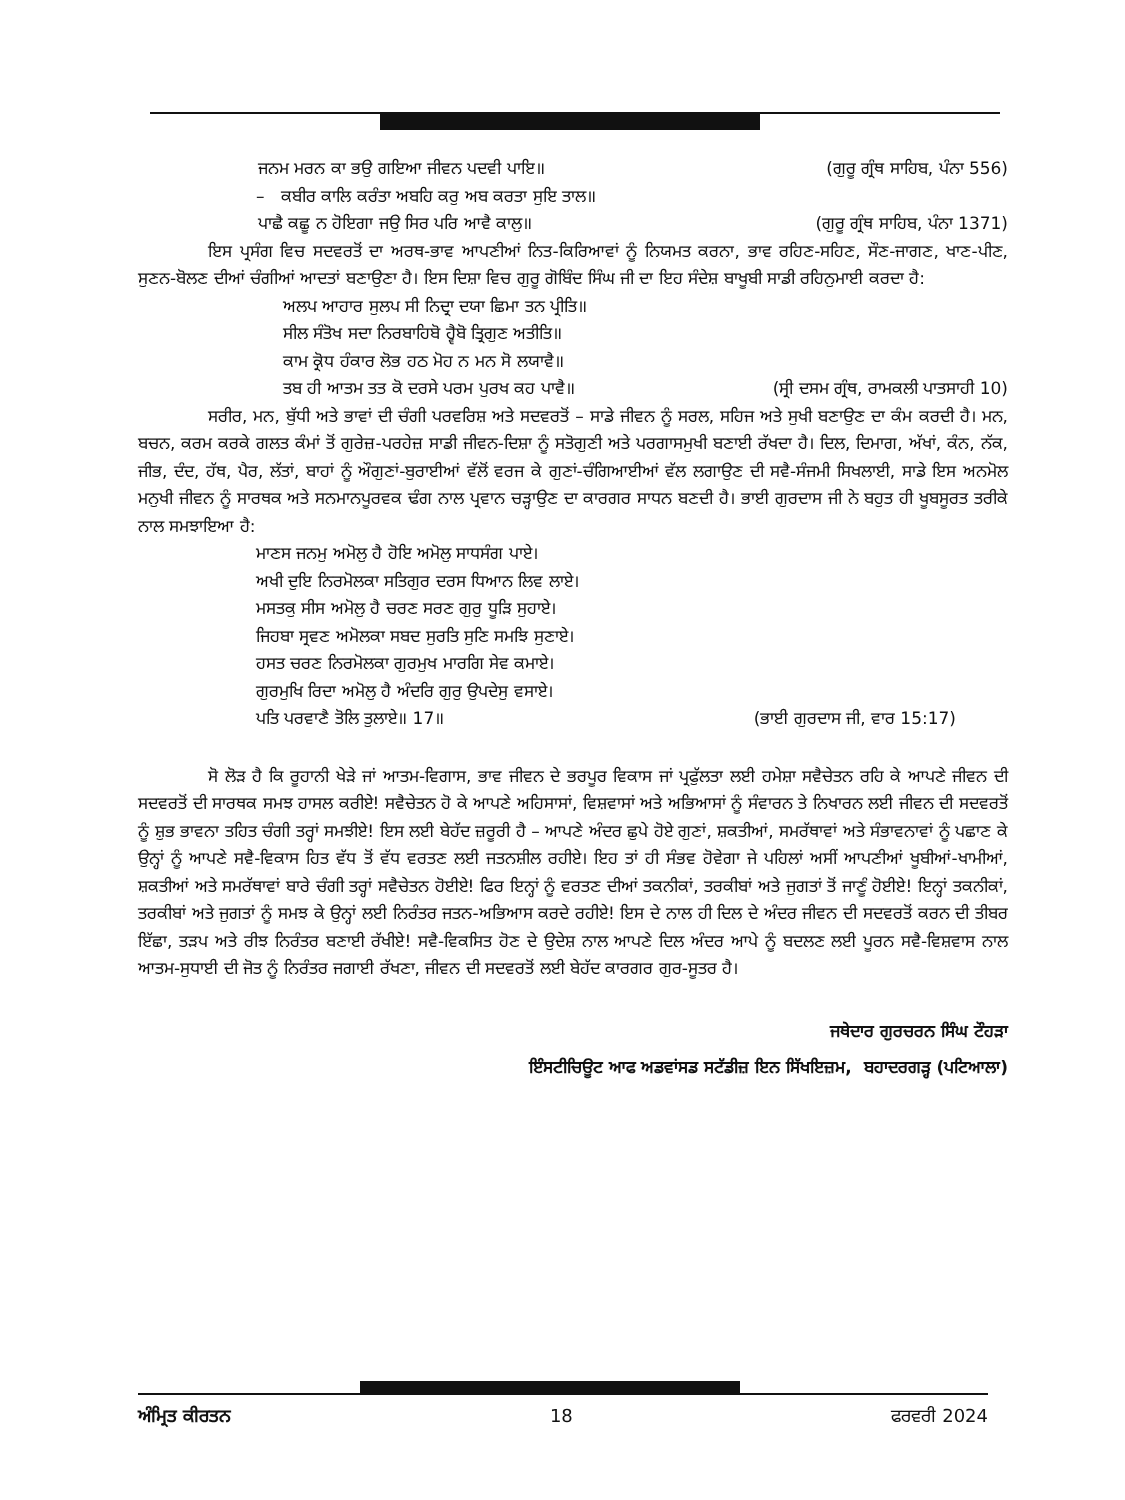ਜਨਮ ਮਰਨ ਕਾ ਭਉ ਗਇਆ ਜੀਵਨ ਪਦਵੀ ਪਾਇ॥ (ਗੁਰੂ ਗ੍ਰੰਥ ਸਾਹਿਬ, ਪੰਨਾ 556)
– ਕਬੀਰ ਕਾਲਿ ਕਰੰਤਾ ਅਬਹਿ ਕਰੁ ਅਬ ਕਰਤਾ ਸੁਇ ਤਾਲ॥
ਪਾਛੈ ਕਛੂ ਨ ਹੋਇਗਾ ਜਉ ਸਿਰ ਪਰਿ ਆਵੈ ਕਾਲੁ॥ (ਗੁਰੂ ਗ੍ਰੰਥ ਸਾਹਿਬ, ਪੰਨਾ 1371)
ਇਸ ਪ੍ਰਸੰਗ ਵਿਚ ਸਦਵਰਤੋਂ ਦਾ ਅਰਥ-ਭਾਵ ਆਪਣੀਆਂ ਨਿਤ-ਕਿਰਿਆਵਾਂ ਨੂੰ ਨਿਯਮਤ ਕਰਨਾ, ਭਾਵ ਰਹਿਣ-ਸਹਿਣ, ਸੌਣ-ਜਾਗਣ, ਖਾਣ-ਪੀਣ, ਸੁਣਨ-ਬੋਲਣ ਦੀਆਂ ਚੰਗੀਆਂ ਆਦਤਾਂ ਬਣਾਉਣਾ ਹੈ। ਇਸ ਦਿਸ਼ਾ ਵਿਚ ਗੁਰੂ ਗੋਬਿੰਦ ਸਿੰਘ ਜੀ ਦਾ ਇਹ ਸੰਦੇਸ਼ ਬਾਖੂਬੀ ਸਾਡੀ ਰਹਿਨੁਮਾਈ ਕਰਦਾ ਹੈ:
ਅਲਪ ਆਹਾਰ ਸੁਲਪ ਸੀ ਨਿਦ੍ਰਾ ਦਯਾ ਛਿਮਾ ਤਨ ਪ੍ਰੀਤਿ॥
ਸੀਲ ਸੰਤੋਖ ਸਦਾ ਨਿਰਬਾਹਿਬੋ ਹ੍ਵੈਬੋ ਤ੍ਰਿਗੁਣ ਅਤੀਤਿ॥
ਕਾਮ ਕ੍ਰੋਧ ਹੰਕਾਰ ਲੋਭ ਹਠ ਮੋਹ ਨ ਮਨ ਸੋ ਲਯਾਵੈ॥
ਤਬ ਹੀ ਆਤਮ ਤਤ ਕੋ ਦਰਸੇ ਪਰਮ ਪੁਰਖ ਕਹ ਪਾਵੈ॥ (ਸ੍ਰੀ ਦਸਮ ਗ੍ਰੰਥ, ਰਾਮਕਲੀ ਪਾਤਸਾਹੀ 10)
ਸਰੀਰ, ਮਨ, ਬੁੱਧੀ ਅਤੇ ਭਾਵਾਂ ਦੀ ਚੰਗੀ ਪਰਵਰਿਸ਼ ਅਤੇ ਸਦਵਰਤੋਂ – ਸਾਡੇ ਜੀਵਨ ਨੂੰ ਸਰਲ, ਸਹਿਜ ਅਤੇ ਸੁਖੀ ਬਣਾਉਣ ਦਾ ਕੰਮ ਕਰਦੀ ਹੈ। ਮਨ, ਬਚਨ, ਕਰਮ ਕਰਕੇ ਗਲਤ ਕੰਮਾਂ ਤੋਂ ਗੁਰੇਜ਼-ਪਰਹੇਜ਼ ਸਾਡੀ ਜੀਵਨ-ਦਿਸ਼ਾ ਨੂੰ ਸਤੋਗੁਣੀ ਅਤੇ ਪਰਗਾਸਮੁਖੀ ਬਣਾਈ ਰੱਖਦਾ ਹੈ। ਦਿਲ, ਦਿਮਾਗ, ਅੱਖਾਂ, ਕੰਨ, ਨੱਕ, ਜੀਭ, ਦੰਦ, ਹੱਥ, ਪੈਰ, ਲੱਤਾਂ, ਬਾਹਾਂ ਨੂੰ ਔਗੁਣਾਂ-ਬੁਰਾਈਆਂ ਵੱਲੋਂ ਵਰਜ ਕੇ ਗੁਣਾਂ-ਚੰਗਿਆਈਆਂ ਵੱਲ ਲਗਾਉਣ ਦੀ ਸਵੈ-ਸੰਜਮੀ ਸਿਖਲਾਈ, ਸਾਡੇ ਇਸ ਅਨਮੋਲ ਮਨੁਖੀ ਜੀਵਨ ਨੂੰ ਸਾਰਥਕ ਅਤੇ ਸਨਮਾਨਪੂਰਵਕ ਢੰਗ ਨਾਲ ਪ੍ਰਵਾਨ ਚੜ੍ਹਾਉਣ ਦਾ ਕਾਰਗਰ ਸਾਧਨ ਬਣਦੀ ਹੈ। ਭਾਈ ਗੁਰਦਾਸ ਜੀ ਨੇ ਬਹੁਤ ਹੀ ਖੂਬਸੂਰਤ ਤਰੀਕੇ ਨਾਲ ਸਮਝਾਇਆ ਹੈ:
ਮਾਣਸ ਜਨਮੁ ਅਮੋਲੁ ਹੈ ਹੋਇ ਅਮੋਲੁ ਸਾਧਸੰਗ ਪਾਏ।
ਅਖੀ ਦੁਇ ਨਿਰਮੋਲਕਾ ਸਤਿਗੁਰ ਦਰਸ ਧਿਆਨ ਲਿਵ ਲਾਏ।
ਮਸਤਕੁ ਸੀਸ ਅਮੋਲੁ ਹੈ ਚਰਣ ਸਰਣ ਗੁਰੁ ਧੂੜਿ ਸੁਹਾਏ।
ਜਿਹਬਾ ਸ੍ਰਵਣ ਅਮੋਲਕਾ ਸਬਦ ਸੁਰਤਿ ਸੁਣਿ ਸਮਝਿ ਸੁਣਾਏ।
ਹਸਤ ਚਰਣ ਨਿਰਮੋਲਕਾ ਗੁਰਮੁਖ ਮਾਰਗਿ ਸੇਵ ਕਮਾਏ।
ਗੁਰਮੁਖਿ ਰਿਦਾ ਅਮੋਲੁ ਹੈ ਅੰਦਰਿ ਗੁਰੁ ਉਪਦੇਸੁ ਵਸਾਏ।
ਪਤਿ ਪਰਵਾਣੈ ਤੋਲਿ ਤੁਲਾਏ॥ 17॥ (ਭਾਈ ਗੁਰਦਾਸ ਜੀ, ਵਾਰ 15:17)
ਸੋ ਲੋੜ ਹੈ ਕਿ ਰੂਹਾਨੀ ਖੇੜੇ ਜਾਂ ਆਤਮ-ਵਿਗਾਸ, ਭਾਵ ਜੀਵਨ ਦੇ ਭਰਪੂਰ ਵਿਕਾਸ ਜਾਂ ਪ੍ਰਫੁੱਲਤਾ ਲਈ ਹਮੇਸ਼ਾ ਸਵੈਚੇਤਨ ਰਹਿ ਕੇ ਆਪਣੇ ਜੀਵਨ ਦੀ ਸਦਵਰਤੋਂ ਦੀ ਸਾਰਥਕ ਸਮਝ ਹਾਸਲ ਕਰੀਏ! ਸਵੈਚੇਤਨ ਹੋ ਕੇ ਆਪਣੇ ਅਹਿਸਾਸਾਂ, ਵਿਸ਼ਵਾਸਾਂ ਅਤੇ ਅਭਿਆਸਾਂ ਨੂੰ ਸੰਵਾਰਨ ਤੇ ਨਿਖਾਰਨ ਲਈ ਜੀਵਨ ਦੀ ਸਦਵਰਤੋਂ ਨੂੰ ਸ਼ੁਭ ਭਾਵਨਾ ਤਹਿਤ ਚੰਗੀ ਤਰ੍ਹਾਂ ਸਮਝੀਏ! ਇਸ ਲਈ ਬੇਹੱਦ ਜ਼ਰੂਰੀ ਹੈ – ਆਪਣੇ ਅੰਦਰ ਛੁਪੇ ਹੋਏ ਗੁਣਾਂ, ਸ਼ਕਤੀਆਂ, ਸਮਰੱਥਾਵਾਂ ਅਤੇ ਸੰਭਾਵਨਾਵਾਂ ਨੂੰ ਪਛਾਣ ਕੇ ਉਨ੍ਹਾਂ ਨੂੰ ਆਪਣੇ ਸਵੈ-ਵਿਕਾਸ ਹਿਤ ਵੱਧ ਤੋਂ ਵੱਧ ਵਰਤਣ ਲਈ ਜਤਨਸ਼ੀਲ ਰਹੀਏ। ਇਹ ਤਾਂ ਹੀ ਸੰਭਵ ਹੋਵੇਗਾ ਜੇ ਪਹਿਲਾਂ ਅਸੀਂ ਆਪਣੀਆਂ ਖੂਬੀਆਂ-ਖਾਮੀਆਂ, ਸ਼ਕਤੀਆਂ ਅਤੇ ਸਮਰੱਥਾਵਾਂ ਬਾਰੇ ਚੰਗੀ ਤਰ੍ਹਾਂ ਸਵੈਚੇਤਨ ਹੋਈਏ! ਫਿਰ ਇਨ੍ਹਾਂ ਨੂੰ ਵਰਤਣ ਦੀਆਂ ਤਕਨੀਕਾਂ, ਤਰਕੀਬਾਂ ਅਤੇ ਜੁਗਤਾਂ ਤੋਂ ਜਾਣੂੰ ਹੋਈਏ! ਇਨ੍ਹਾਂ ਤਕਨੀਕਾਂ, ਤਰਕੀਬਾਂ ਅਤੇ ਜੁਗਤਾਂ ਨੂੰ ਸਮਝ ਕੇ ਉਨ੍ਹਾਂ ਲਈ ਨਿਰੰਤਰ ਜਤਨ-ਅਭਿਆਸ ਕਰਦੇ ਰਹੀਏ! ਇਸ ਦੇ ਨਾਲ ਹੀ ਦਿਲ ਦੇ ਅੰਦਰ ਜੀਵਨ ਦੀ ਸਦਵਰਤੋਂ ਕਰਨ ਦੀ ਤੀਬਰ ਇੱਛਾ, ਤੜਪ ਅਤੇ ਰੀਝ ਨਿਰੰਤਰ ਬਣਾਈ ਰੱਖੀਏ! ਸਵੈ-ਵਿਕਸਿਤ ਹੋਣ ਦੇ ਉਦੇਸ਼ ਨਾਲ ਆਪਣੇ ਦਿਲ ਅੰਦਰ ਆਪੇ ਨੂੰ ਬਦਲਣ ਲਈ ਪੂਰਨ ਸਵੈ-ਵਿਸ਼ਵਾਸ ਨਾਲ ਆਤਮ-ਸੁਧਾਈ ਦੀ ਜੋਤ ਨੂੰ ਨਿਰੰਤਰ ਜਗਾਈ ਰੱਖਣਾ, ਜੀਵਨ ਦੀ ਸਦਵਰਤੋਂ ਲਈ ਬੇਹੱਦ ਕਾਰਗਰ ਗੁਰ-ਸੂਤਰ ਹੈ।
ਜਥੇਦਾਰ ਗੁਰਚਰਨ ਸਿੰਘ ਟੌਹੜਾ
ਇੰਸਟੀਚਿਊਟ ਆਫ ਅਡਵਾਂਸਡ ਸਟੱਡੀਜ਼ ਇਨ ਸਿੱਖਇਜ਼ਮ, ਬਹਾਦਰਗੜ੍ਹ (ਪਟਿਆਲਾ)
ਅੰਮ੍ਰਿਤ ਕੀਰਤਨ 18 ਫਰਵਰੀ 2024